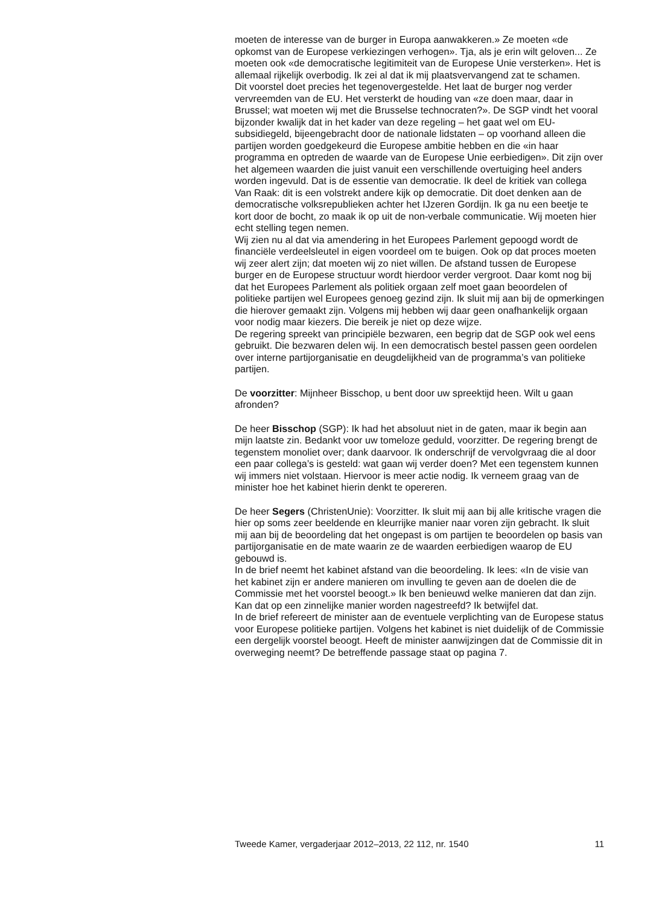moeten de interesse van de burger in Europa aanwakkeren.» Ze moeten «de opkomst van de Europese verkiezingen verhogen». Tja, als je erin wilt geloven... Ze moeten ook «de democratische legitimiteit van de Europese Unie versterken». Het is allemaal rijkelijk overbodig. Ik zei al dat ik mij plaatsvervangend zat te schamen.
Dit voorstel doet precies het tegenovergestelde. Het laat de burger nog verder vervreemden van de EU. Het versterkt de houding van «ze doen maar, daar in Brussel; wat moeten wij met die Brusselse technocraten?». De SGP vindt het vooral bijzonder kwalijk dat in het kader van deze regeling – het gaat wel om EU-subsidiegeld, bijeengebracht door de nationale lidstaten – op voorhand alleen die partijen worden goedgekeurd die Europese ambitie hebben en die «in haar programma en optreden de waarde van de Europese Unie eerbiedigen». Dit zijn over het algemeen waarden die juist vanuit een verschillende overtuiging heel anders worden ingevuld. Dat is de essentie van democratie. Ik deel de kritiek van collega Van Raak: dit is een volstrekt andere kijk op democratie. Dit doet denken aan de democratische volksrepublieken achter het IJzeren Gordijn. Ik ga nu een beetje te kort door de bocht, zo maak ik op uit de non-verbale communicatie. Wij moeten hier echt stelling tegen nemen.
Wij zien nu al dat via amendering in het Europees Parlement gepoogd wordt de financiële verdeelsleutel in eigen voordeel om te buigen. Ook op dat proces moeten wij zeer alert zijn; dat moeten wij zo niet willen. De afstand tussen de Europese burger en de Europese structuur wordt hierdoor verder vergroot. Daar komt nog bij dat het Europees Parlement als politiek orgaan zelf moet gaan beoordelen of politieke partijen wel Europees genoeg gezind zijn. Ik sluit mij aan bij de opmerkingen die hierover gemaakt zijn. Volgens mij hebben wij daar geen onafhankelijk orgaan voor nodig maar kiezers. Die bereik je niet op deze wijze.
De regering spreekt van principiële bezwaren, een begrip dat de SGP ook wel eens gebruikt. Die bezwaren delen wij. In een democratisch bestel passen geen oordelen over interne partijorganisatie en deugdelijkheid van de programma’s van politieke partijen.
De voorzitter: Mijnheer Bisschop, u bent door uw spreektijd heen. Wilt u gaan afronden?
De heer Bisschop (SGP): Ik had het absoluut niet in de gaten, maar ik begin aan mijn laatste zin. Bedankt voor uw tomeloze geduld, voorzitter. De regering brengt de tegenstem monoliet over; dank daarvoor. Ik onderschrijf de vervolgvraag die al door een paar collega’s is gesteld: wat gaan wij verder doen? Met een tegenstem kunnen wij immers niet volstaan. Hiervoor is meer actie nodig. Ik verneem graag van de minister hoe het kabinet hierin denkt te opereren.
De heer Segers (ChristenUnie): Voorzitter. Ik sluit mij aan bij alle kritische vragen die hier op soms zeer beeldende en kleurrijke manier naar voren zijn gebracht. Ik sluit mij aan bij de beoordeling dat het ongepast is om partijen te beoordelen op basis van partijorganisatie en de mate waarin ze de waarden eerbiedigen waarop de EU gebouwd is.
In de brief neemt het kabinet afstand van die beoordeling. Ik lees: «In de visie van het kabinet zijn er andere manieren om invulling te geven aan de doelen die de Commissie met het voorstel beoogt.» Ik ben benieuwd welke manieren dat dan zijn. Kan dat op een zinnelijke manier worden nagestreefd? Ik betwijfel dat.
In de brief refereert de minister aan de eventuele verplichting van de Europese status voor Europese politieke partijen. Volgens het kabinet is niet duidelijk of de Commissie een dergelijk voorstel beoogt. Heeft de minister aanwijzingen dat de Commissie dit in overweging neemt? De betreffende passage staat op pagina 7.
Tweede Kamer, vergaderjaar 2012–2013, 22 112, nr. 1540 11